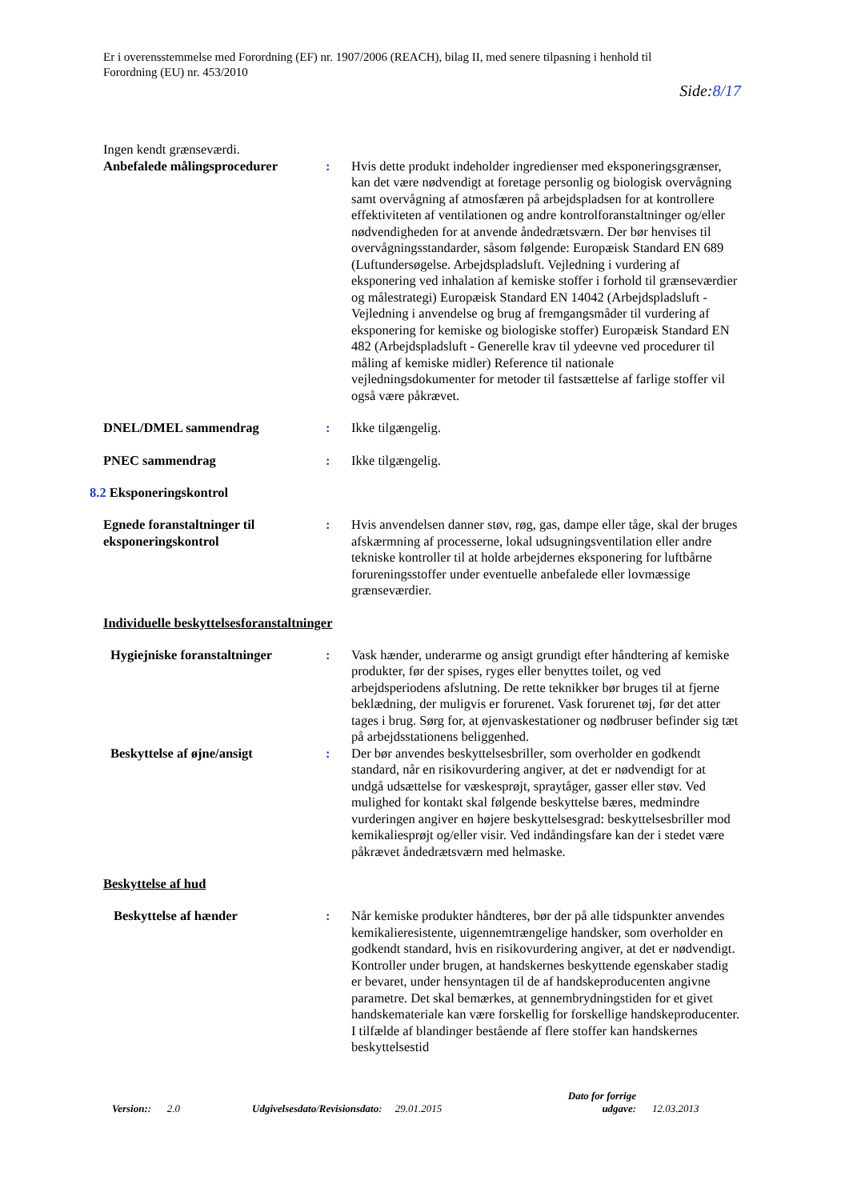Er i overensstemmelse med Forordning (EF) nr. 1907/2006 (REACH), bilag II, med senere tilpasning i henhold til
Forordning (EU) nr. 453/2010
Side:8/17
Ingen kendt grænseværdi.
Anbefalede målingsprocedurer
: Hvis dette produkt indeholder ingredienser med eksponeringsgrænser, kan det være nødvendigt at foretage personlig og biologisk overvågning samt overvågning af atmosfæren på arbejdspladsen for at kontrollere effektiviteten af ventilationen og andre kontrolforanstaltninger og/eller nødvendigheden for at anvende åndedrætsværn. Der bør henvises til overvågningsstandarder, såsom følgende: Europæisk Standard EN 689 (Luftundersøgelse. Arbejdspladsluft. Vejledning i vurdering af eksponering ved inhalation af kemiske stoffer i forhold til grænseværdier og målestrategi) Europæisk Standard EN 14042 (Arbejdspladsluft - Vejledning i anvendelse og brug af fremgangsmåder til vurdering af eksponering for kemiske og biologiske stoffer) Europæisk Standard EN 482 (Arbejdspladsluft - Generelle krav til ydeevne ved procedurer til måling af kemiske midler) Reference til nationale vejledningsdokumenter for metoder til fastsættelse af farlige stoffer vil også være påkrævet.
DNEL/DMEL sammendrag : Ikke tilgængelig.
PNEC sammendrag : Ikke tilgængelig.
8.2 Eksponeringskontrol
Egnede foranstaltninger til eksponeringskontrol
: Hvis anvendelsen danner støv, røg, gas, dampe eller tåge, skal der bruges afskærmning af processerne, lokal udsugningsventilation eller andre tekniske kontroller til at holde arbejdernes eksponering for luftbårne forureningsstoffer under eventuelle anbefalede eller lovmæssige grænseværdier.
Individuelle beskyttelsesforanstaltninger
Hygiejniske foranstaltninger
: Vask hænder, underarme og ansigt grundigt efter håndtering af kemiske produkter, før der spises, ryges eller benyttes toilet, og ved arbejdsperiodens afslutning. De rette teknikker bør bruges til at fjerne beklædning, der muligvis er forurenet. Vask forurenet tøj, før det atter tages i brug. Sørg for, at øjenvaskestationer og nødbruser befinder sig tæt på arbejdsstationens beliggenhed.
Beskyttelse af øjne/ansigt : Der bør anvendes beskyttelsesbriller, som overholder en godkendt standard, når en risikovurdering angiver, at det er nødvendigt for at undgå udsættelse for væskesprøjt, spraytåger, gasser eller støv. Ved mulighed for kontakt skal følgende beskyttelse bæres, medmindre vurderingen angiver en højere beskyttelsesgrad: beskyttelsesbriller mod kemikaliesprøjt og/eller visir. Ved indåndingsfare kan der i stedet være påkrævet åndedrætsværn med helmaske.
Beskyttelse af hud
Beskyttelse af hænder : Når kemiske produkter håndteres, bør der på alle tidspunkter anvendes kemikalieresistente, uigennemtrængelige handsker, som overholder en godkendt standard, hvis en risikovurdering angiver, at det er nødvendigt. Kontroller under brugen, at handskernes beskyttende egenskaber stadig er bevaret, under hensyntagen til de af handskeproducenten angivne parametre. Det skal bemærkes, at gennembrydningstiden for et givet handskemateriale kan være forskellig for forskellige handskeproducenter. I tilfælde af blandinger bestående af flere stoffer kan handskernes beskyttelsestid
Version:: 2.0 Udgivelsesdato/Revisionsdato: 29.01.2015
Dato for forrige udgave:
12.03.2013